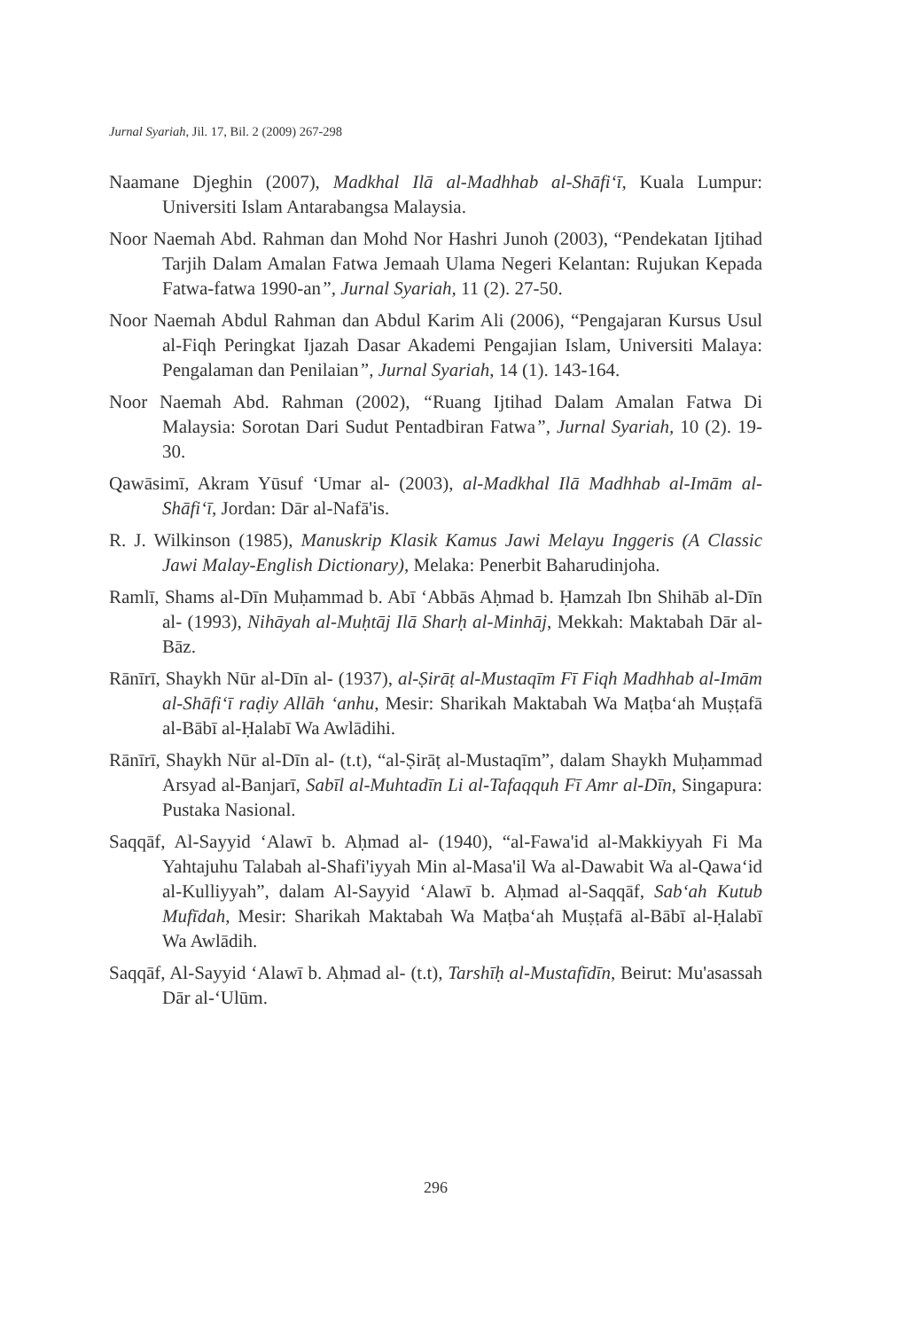Jurnal Syariah, Jil. 17, Bil. 2 (2009) 267-298
Naamane Djeghin (2007), Madkhal Ilā al-Madhhab al-Shāfi‘ī, Kuala Lumpur: Universiti Islam Antarabangsa Malaysia.
Noor Naemah Abd. Rahman dan Mohd Nor Hashri Junoh (2003), “Pendekatan Ijtihad Tarjih Dalam Amalan Fatwa Jemaah Ulama Negeri Kelantan: Rujukan Kepada Fatwa-fatwa 1990-an”, Jurnal Syariah, 11 (2). 27-50.
Noor Naemah Abdul Rahman dan Abdul Karim Ali (2006), “Pengajaran Kursus Usul al-Fiqh Peringkat Ijazah Dasar Akademi Pengajian Islam, Universiti Malaya: Pengalaman dan Penilaian”, Jurnal Syariah, 14 (1). 143-164.
Noor Naemah Abd. Rahman (2002), “Ruang Ijtihad Dalam Amalan Fatwa Di Malaysia: Sorotan Dari Sudut Pentadbiran Fatwa”, Jurnal Syariah, 10 (2). 19-30.
Qawāsimī, Akram Yūsuf ‘Umar al- (2003), al-Madkhal Ilā Madhhab al-Imām al-Shāfi‘ī, Jordan: Dār al-Nafā'is.
R. J. Wilkinson (1985), Manuskrip Klasik Kamus Jawi Melayu Inggeris (A Classic Jawi Malay-English Dictionary), Melaka: Penerbit Baharudinjoha.
Ramlī, Shams al-Dīn Muḥammad b. Abī ‘Abbās Aḥmad b. Ḥamzah Ibn Shihāb al-Dīn al- (1993), Nihāyah al-Muḥtāj Ilā Sharḥ al-Minhāj, Mekkah: Maktabah Dār al-Bāz.
Rānīrī, Shaykh Nūr al-Dīn al- (1937), al-Ṣirāṭ al-Mustaqīm Fī Fiqh Madhhab al-Imām al-Shāfi‘ī raḍiy Allāh ‘anhu, Mesir: Sharikah Maktabah Wa Maṭba‘ah Muṣṭafā al-Bābī al-Ḥalabī Wa Awlādihi.
Rānīrī, Shaykh Nūr al-Dīn al- (t.t), “al-Ṣirāṭ al-Mustaqīm”, dalam Shaykh Muḥammad Arsyad al-Banjarī, Sabīl al-Muhtadīn Li al-Tafaqquh Fī Amr al-Dīn, Singapura: Pustaka Nasional.
Saqqāf, Al-Sayyid ‘Alawī b. Aḥmad al- (1940), “al-Fawa'id al-Makkiyyah Fi Ma Yahtajuhu Talabah al-Shafi'iyyah Min al-Masa'il Wa al-Dawabit Wa al-Qawa‘id al-Kulliyyah”, dalam Al-Sayyid ‘Alawī b. Aḥmad al-Saqqāf, Sab‘ah Kutub Mufīdah, Mesir: Sharikah Maktabah Wa Maṭba‘ah Muṣṭafā al-Bābī al-Ḥalabī Wa Awlādih.
Saqqāf, Al-Sayyid ‘Alawī b. Aḥmad al- (t.t), Tarshīḥ al-Mustafīdīn, Beirut: Mu'asassah Dār al-‘Ulūm.
296